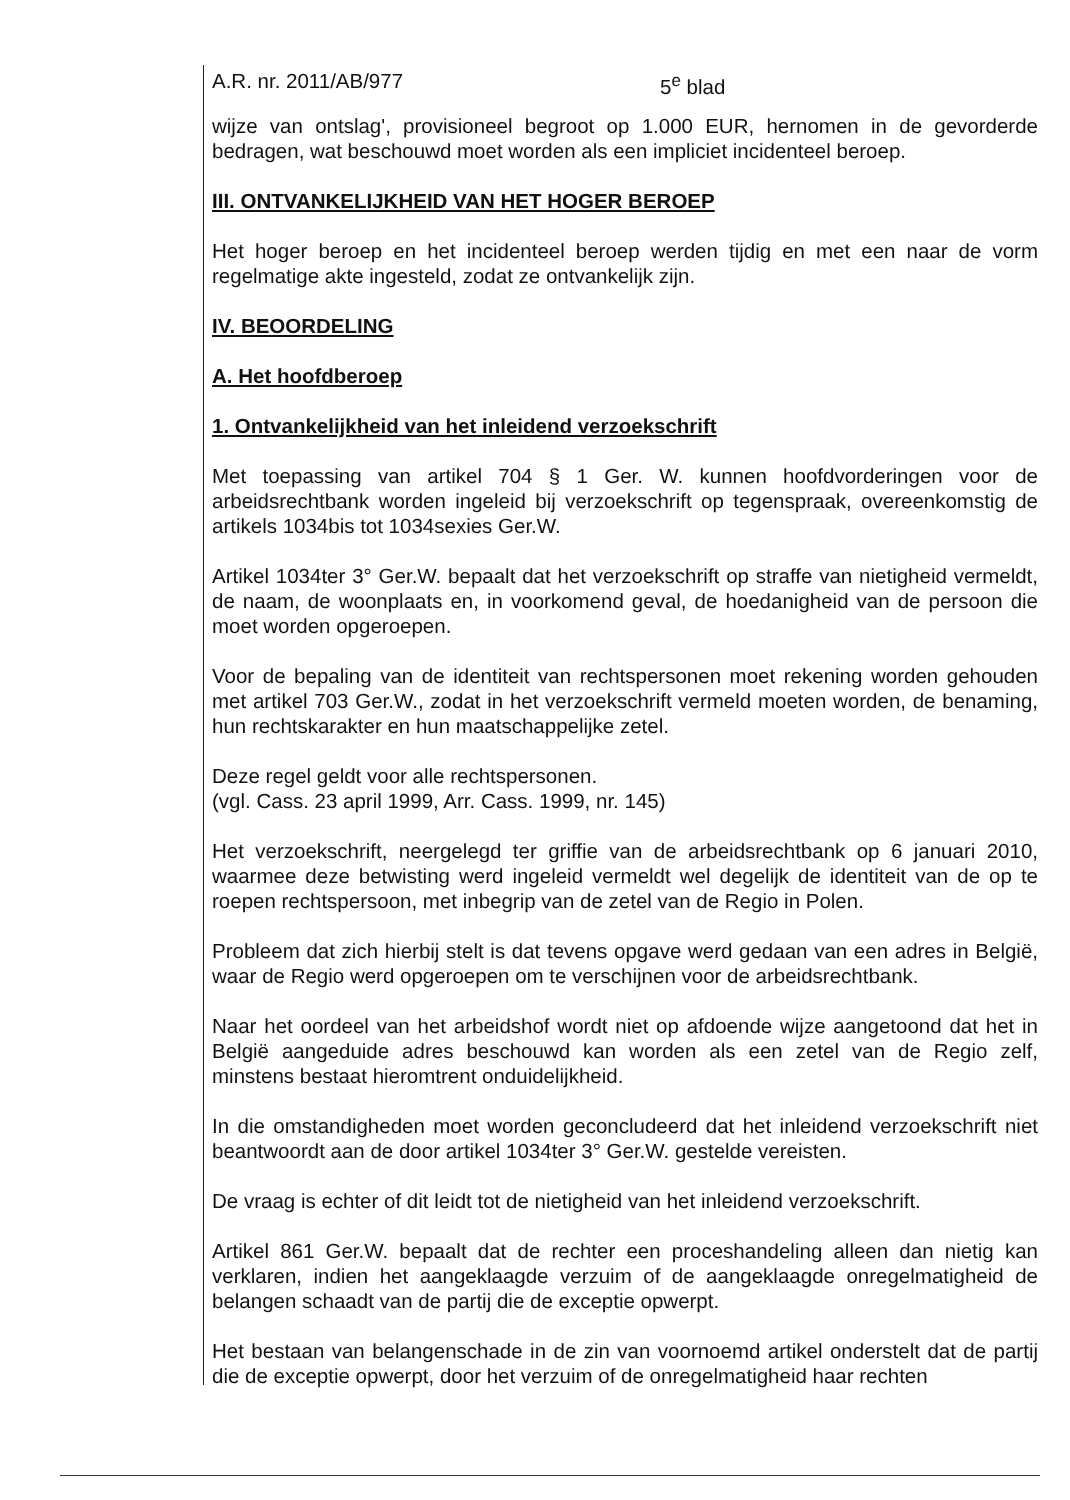A.R. nr. 2011/AB/977 5<sup>e</sup> blad
wijze van ontslag', provisioneel begroot op 1.000 EUR, hernomen in de gevorderde bedragen, wat beschouwd moet worden als een impliciet incidenteel beroep.
III. ONTVANKELIJKHEID VAN HET HOGER BEROEP
Het hoger beroep en het incidenteel beroep werden tijdig en met een naar de vorm regelmatige akte ingesteld, zodat ze ontvankelijk zijn.
IV. BEOORDELING
A. Het hoofdberoep
1. Ontvankelijkheid van het inleidend verzoekschrift
Met toepassing van artikel 704 § 1 Ger. W. kunnen hoofdvorderingen voor de arbeidsrechtbank worden ingeleid bij verzoekschrift op tegenspraak, overeenkomstig de artikels 1034bis tot 1034sexies Ger.W.
Artikel 1034ter 3° Ger.W. bepaalt dat het verzoekschrift op straffe van nietigheid vermeldt, de naam, de woonplaats en, in voorkomend geval, de hoedanigheid van de persoon die moet worden opgeroepen.
Voor de bepaling van de identiteit van rechtspersonen moet rekening worden gehouden met artikel 703 Ger.W., zodat in het verzoekschrift vermeld moeten worden, de benaming, hun rechtskarakter en hun maatschappelijke zetel.
Deze regel geldt voor alle rechtspersonen.
(vgl. Cass. 23 april 1999, Arr. Cass. 1999, nr. 145)
Het verzoekschrift, neergelegd ter griffie van de arbeidsrechtbank op 6 januari 2010, waarmee deze betwisting werd ingeleid vermeldt wel degelijk de identiteit van de op te roepen rechtspersoon, met inbegrip van de zetel van de Regio in Polen.
Probleem dat zich hierbij stelt is dat tevens opgave werd gedaan van een adres in België, waar de Regio werd opgeroepen om te verschijnen voor de arbeidsrechtbank.
Naar het oordeel van het arbeidshof wordt niet op afdoende wijze aangetoond dat het in België aangeduide adres beschouwd kan worden als een zetel van de Regio zelf, minstens bestaat hieromtrent onduidelijkheid.
In die omstandigheden moet worden geconcludeerd dat het inleidend verzoekschrift niet beantwoordt aan de door artikel 1034ter 3° Ger.W. gestelde vereisten.
De vraag is echter of dit leidt tot de nietigheid van het inleidend verzoekschrift.
Artikel 861 Ger.W. bepaalt dat de rechter een proceshandeling alleen dan nietig kan verklaren, indien het aangeklaagde verzuim of de aangeklaagde onregelmatigheid de belangen schaadt van de partij die de exceptie opwerpt.
Het bestaan van belangenschade in de zin van voornoemd artikel onderstelt dat de partij die de exceptie opwerpt, door het verzuim of de onregelmatigheid haar rechten